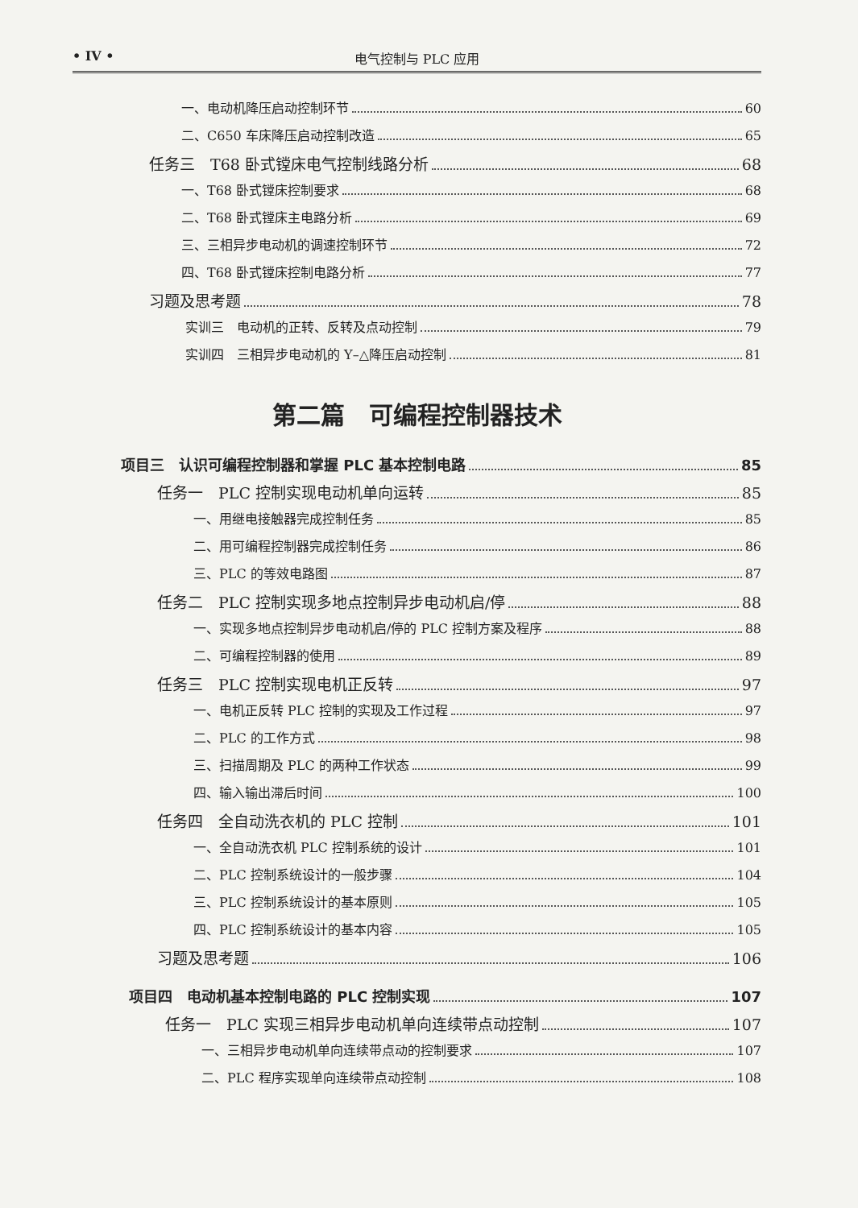• IV • 电气控制与 PLC 应用
一、电动机降压启动控制环节 60
二、C650 车床降压启动控制改造 65
任务三　T68 卧式镗床电气控制线路分析 68
一、T68 卧式镗床控制要求 68
二、T68 卧式镗床主电路分析 69
三、三相异步电动机的调速控制环节 72
四、T68 卧式镗床控制电路分析 77
习题及思考题 78
实训三　电动机的正转、反转及点动控制 79
实训四　三相异步电动机的 Y–△降压启动控制 81
第二篇　可编程控制器技术
项目三　认识可编程控制器和掌握 PLC 基本控制电路 85
任务一　PLC 控制实现电动机单向运转 85
一、用继电接触器完成控制任务 85
二、用可编程控制器完成控制任务 86
三、PLC 的等效电路图 87
任务二　PLC 控制实现多地点控制异步电动机启/停 88
一、实现多地点控制异步电动机启/停的 PLC 控制方案及程序 88
二、可编程控制器的使用 89
任务三　PLC 控制实现电机正反转 97
一、电机正反转 PLC 控制的实现及工作过程 97
二、PLC 的工作方式 98
三、扫描周期及 PLC 的两种工作状态 99
四、输入输出滞后时间 100
任务四　全自动洗衣机的 PLC 控制 101
一、全自动洗衣机 PLC 控制系统的设计 101
二、PLC 控制系统设计的一般步骤 104
三、PLC 控制系统设计的基本原则 105
四、PLC 控制系统设计的基本内容 105
习题及思考题 106
项目四　电动机基本控制电路的 PLC 控制实现 107
任务一　PLC 实现三相异步电动机单向连续带点动控制 107
一、三相异步电动机单向连续带点动的控制要求 107
二、PLC 程序实现单向连续带点动控制 108